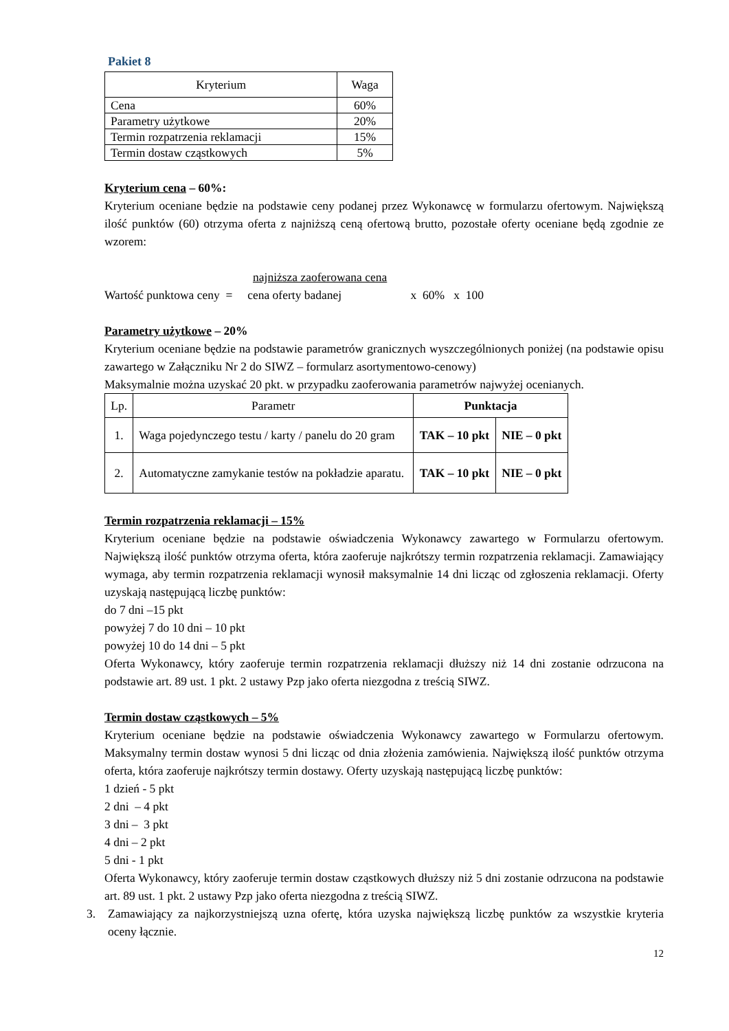Pakiet 8
| Kryterium | Waga |
| --- | --- |
| Cena | 60% |
| Parametry użytkowe | 20% |
| Termin rozpatrzenia reklamacji | 15% |
| Termin dostaw cząstkowych | 5% |
Kryterium cena – 60%:
Kryterium oceniane będzie na podstawie ceny podanej przez Wykonawcę w formularzu ofertowym. Największą ilość punktów (60) otrzyma oferta z najniższą ceną ofertową brutto, pozostałe oferty oceniane będą zgodnie ze wzorem:
najniższa zaoferowana cena
Wartość punktowa ceny = cena oferty badanej x 60% x 100
Parametry użytkowe – 20%
Kryterium oceniane będzie na podstawie parametrów granicznych wyszczególnionych poniżej (na podstawie opisu zawartego w Załączniku Nr 2 do SIWZ – formularz asortymentowo-cenowy)
Maksymalnie można uzyskać 20 pkt. w przypadku zaoferowania parametrów najwyżej ocenianych.
| Lp. | Parametr | Punktacja | |
| --- | --- | --- | --- |
| 1. | Waga pojedynczego testu / karty / panelu do 20 gram | TAK – 10 pkt | NIE – 0 pkt |
| 2. | Automatyczne zamykanie testów na pokładzie aparatu. | TAK – 10 pkt | NIE – 0 pkt |
Termin rozpatrzenia reklamacji – 15%
Kryterium oceniane będzie na podstawie oświadczenia Wykonawcy zawartego w Formularzu ofertowym. Największą ilość punktów otrzyma oferta, która zaoferuje najkrótszy termin rozpatrzenia reklamacji. Zamawiający wymaga, aby termin rozpatrzenia reklamacji wynosił maksymalnie 14 dni licząc od zgłoszenia reklamacji. Oferty uzyskają następującą liczbę punktów:
do 7 dni –15 pkt
powyżej 7 do 10 dni – 10 pkt
powyżej 10 do 14 dni – 5 pkt
Oferta Wykonawcy, który zaoferuje termin rozpatrzenia reklamacji dłuższy niż 14 dni zostanie odrzucona na podstawie art. 89 ust. 1 pkt. 2 ustawy Pzp jako oferta niezgodna z treścią SIWZ.
Termin dostaw cząstkowych – 5%
Kryterium oceniane będzie na podstawie oświadczenia Wykonawcy zawartego w Formularzu ofertowym. Maksymalny termin dostaw wynosi 5 dni licząc od dnia złożenia zamówienia. Największą ilość punktów otrzyma oferta, która zaoferuje najkrótszy termin dostawy. Oferty uzyskają następującą liczbę punktów:
1 dzień - 5 pkt
2 dni – 4 pkt
3 dni – 3 pkt
4 dni – 2 pkt
5 dni - 1 pkt
Oferta Wykonawcy, który zaoferuje termin dostaw cząstkowych dłuższy niż 5 dni zostanie odrzucona na podstawie art. 89 ust. 1 pkt. 2 ustawy Pzp jako oferta niezgodna z treścią SIWZ.
3. Zamawiający za najkorzystniejszą uzna ofertę, która uzyska największą liczbę punktów za wszystkie kryteria oceny łącznie.
12